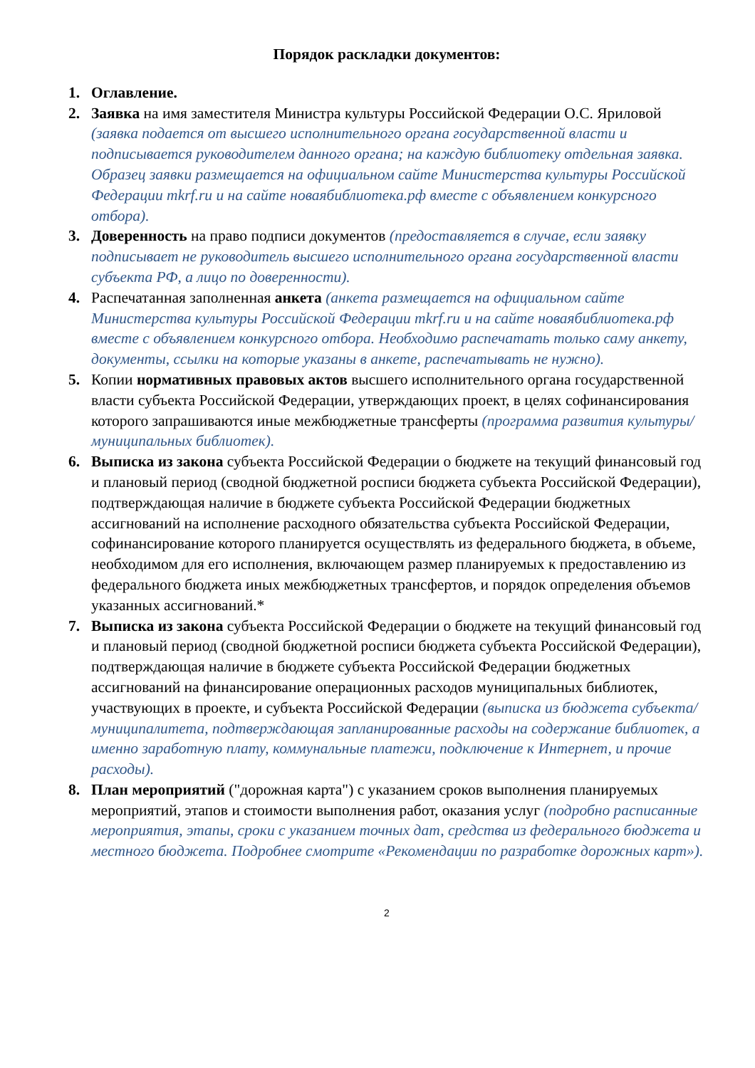Порядок раскладки документов:
1. Оглавление.
2. Заявка на имя заместителя Министра культуры Российской Федерации О.С. Яриловой (заявка подается от высшего исполнительного органа государственной власти и подписывается руководителем данного органа; на каждую библиотеку отдельная заявка. Образец заявки размещается на официальном сайте Министерства культуры Российской Федерации mkrf.ru и на сайте новаябиблиотека.рф вместе с объявлением конкурсного отбора).
3. Доверенность на право подписи документов (предоставляется в случае, если заявку подписывает не руководитель высшего исполнительного органа государственной власти субъекта РФ, а лицо по доверенности).
4. Распечатанная заполненная анкета (анкета размещается на официальном сайте Министерства культуры Российской Федерации mkrf.ru и на сайте новаябиблиотека.рф вместе с объявлением конкурсного отбора. Необходимо распечатать только саму анкету, документы, ссылки на которые указаны в анкете, распечатывать не нужно).
5. Копии нормативных правовых актов высшего исполнительного органа государственной власти субъекта Российской Федерации, утверждающих проект, в целях софинансирования которого запрашиваются иные межбюджетные трансферты (программа развития культуры/муниципальных библиотек).
6. Выписка из закона субъекта Российской Федерации о бюджете на текущий финансовый год и плановый период (сводной бюджетной росписи бюджета субъекта Российской Федерации), подтверждающая наличие в бюджете субъекта Российской Федерации бюджетных ассигнований на исполнение расходного обязательства субъекта Российской Федерации, софинансирование которого планируется осуществлять из федерального бюджета, в объеме, необходимом для его исполнения, включающем размер планируемых к предоставлению из федерального бюджета иных межбюджетных трансфертов, и порядок определения объемов указанных ассигнований.*
7. Выписка из закона субъекта Российской Федерации о бюджете на текущий финансовый год и плановый период (сводной бюджетной росписи бюджета субъекта Российской Федерации), подтверждающая наличие в бюджете субъекта Российской Федерации бюджетных ассигнований на финансирование операционных расходов муниципальных библиотек, участвующих в проекте, и субъекта Российской Федерации (выписка из бюджета субъекта/муниципалитета, подтверждающая запланированные расходы на содержание библиотек, а именно заработную плату, коммунальные платежи, подключение к Интернет, и прочие расходы).
8. План мероприятий ("дорожная карта") с указанием сроков выполнения планируемых мероприятий, этапов и стоимости выполнения работ, оказания услуг (подробно расписанные мероприятия, этапы, сроки с указанием точных дат, средства из федерального бюджета и местного бюджета. Подробнее смотрите «Рекомендации по разработке дорожных карт»).
2